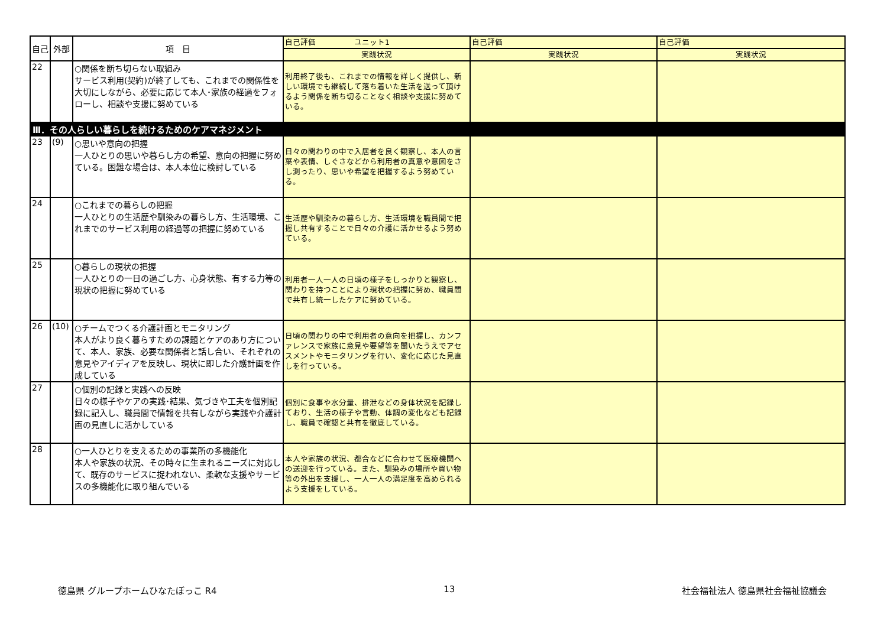| 自己 | 外部 | 項 目 | 自己評価 ユニット1 | 自己評価 | 自己評価 |
| --- | --- | --- | --- | --- | --- |
| | | | 実践状況 | 実践状況 | 実践状況 |
| 22 | | ○関係を断ち切らない取組み サービス利用(契約)が終了しても、これまでの関係性を大切にしながら、必要に応じて本人･家族の経過をフォローし、相談や支援に努めている | 利用終了後も、これまでの情報を詳しく提供し、新しい環境でも継続して落ち着いた生活を送って頂けるよう関係を断ち切ることなく相談や支援に努めている。 | | |
| Ⅲ．その人らしい暮らしを続けるためのケアマネジメント | | | | | |
| 23 | (9) | ○思いや意向の把握 一人ひとりの思いや暮らし方の希望、意向の把握に努めている。困難な場合は、本人本位に検討している | 日々の関わりの中で入居者を良く観察し、本人の言葉や表情、しぐさなどから利用者の真意や意図をさし測ったり、思いや希望を把握するよう努めている。 | | |
| 24 | | ○これまでの暮らしの把握 一人ひとりの生活歴や馴染みの暮らし方、生活環境、これまでのサービス利用の経過等の把握に努めている | 生活歴や馴染みの暮らし方、生活環境を職員間で把握し共有することで日々の介護に活かせるよう努めている。 | | |
| 25 | | ○暮らしの現状の把握 一人ひとりの一日の過ごし方、心身状態、有する力等の現状の把握に努めている | 利用者一人一人の日頃の様子をしっかりと観察し、関わりを持つことにより現状の把握に努め、職員間で共有し統一したケアに努めている。 | | |
| 26 | (10) | ○チームでつくる介護計画とモニタリング 本人がより良く暮らすための課題とケアのあり方について、本人、家族、必要な関係者と話し合い、それぞれの意見やアイディアを反映し、現状に即した介護計画を作成している | 日頃の関わりの中で利用者の意向を把握し、カンファレンスで家族に意見や要望等を聞いたうえでアセスメントやモニタリングを行い、変化に応じた見直しを行っている。 | | |
| 27 | | ○個別の記録と実践への反映 日々の様子やケアの実践･結果、気づきや工夫を個別記録に記入し、職員間で情報を共有しながら実践や介護計画の見直しに活かしている | 個別に食事や水分量、排泄などの身体状況を記録しており、生活の様子や言動、体調の変化なども記録し、職員で確認と共有を徹底している。 | | |
| 28 | | ○一人ひとりを支えるための事業所の多機能化 本人や家族の状況、その時々に生まれるニーズに対応して、既存のサービスに捉われない、柔軟な支援やサービスの多機能化に取り組んでいる | 本人や家族の状況、都合などに合わせて医療機関への送迎を行っている。また、馴染みの場所や買い物等の外出を支援し、一人一人の満足度を高められるよう支援をしている。 | | |
徳島県 グループホームひなたぼっこ R4 13 社会福祉法人 徳島県社会福祉協議会